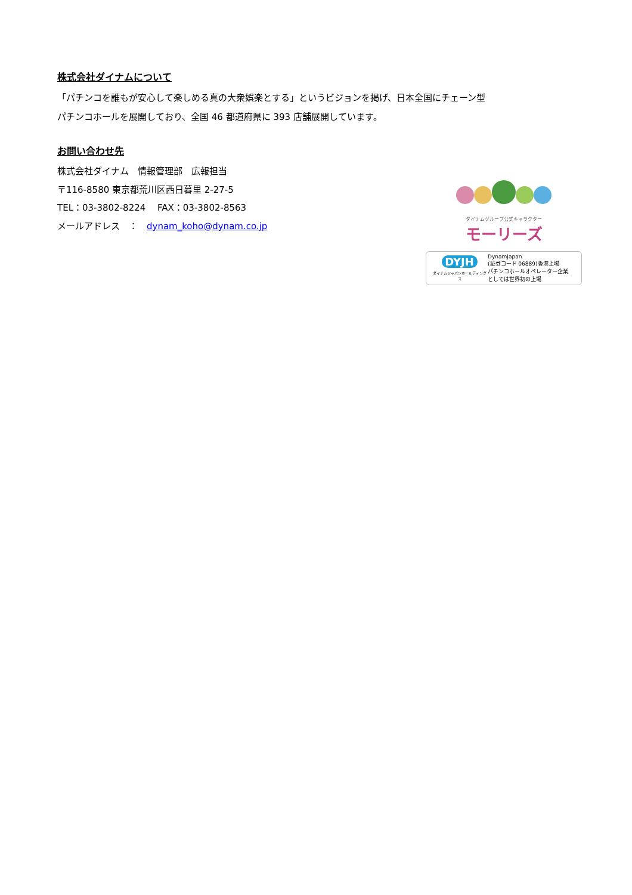株式会社ダイナムについて
「パチンコを誰もが安心して楽しめる真の大衆娯楽とする」というビジョンを掲げ、日本全国にチェーン型
パチンコホールを展開しており、全国 46 都道府県に 393 店舗展開しています。
お問い合わせ先
株式会社ダイナム　情報管理部　広報担当
〒116-8580 東京都荒川区西日暮里 2-27-5
TEL：03-3802-8224　 FAX：03-3802-8563
メールアドレス　：　dynam_koho@dynam.co.jp
ダイナムグループ公式キャラクター
モーリーズ
DYJH
ダイナムジャパンホールディングス
DynamJapan
(証券コード 06889)香港上場
パチンコホールオペレーター企業
としては世界初の上場